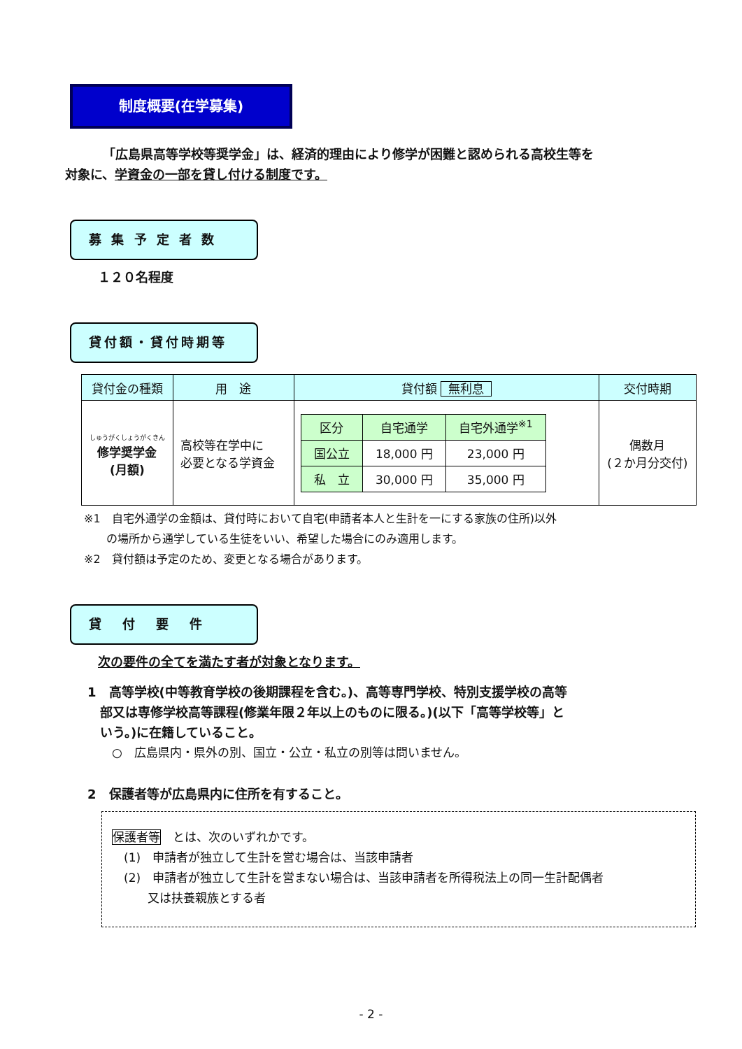制度概要(在学募集)
「広島県高等学校等奨学金」は、経済的理由により修学が困難と認められる高校生等を
対象に、学資金の一部を貸し付ける制度です。
募 集 予 定 者 数
１２０名程度
貸付額・貸付時期等
| 貸付金の種類 | 用 途 | 貸付額 無利息 | 交付時期 |
| --- | --- | --- | --- |
| しゅうがくしょうがくきん 修学奨学金 (月額) | 高校等在学中に 必要となる学資金 | / 区分 / 自宅通学 / 自宅外通学<sup>※1</sup> / / 国公立 / 18,000 円 / 23,000 円 / / 私 立 / 30,000 円 / 35,000 円 / | 偶数月 (２か月分交付) |
※1　自宅外通学の金額は、貸付時において自宅(申請者本人と生計を一にする家族の住所)以外
　　の場所から通学している生徒をいい、希望した場合にのみ適用します。
※2　貸付額は予定のため、変更となる場合があります。
貸付要件
次の要件の全てを満たす者が対象となります。
1　高等学校(中等教育学校の後期課程を含む。)、高等専門学校、特別支援学校の高等
　部又は専修学校高等課程(修業年限２年以上のものに限る。)(以下「高等学校等」と
　いう。)に在籍していること。
○　広島県内・県外の別、国立・公立・私立の別等は問いません。
2　保護者等が広島県内に住所を有すること。
保護者等　とは、次のいずれかです。
　(1)　申請者が独立して生計を営む場合は、当該申請者
　(2)　申請者が独立して生計を営まない場合は、当該申請者を所得税法上の同一生計配偶者
　　　又は扶養親族とする者
- 2 -